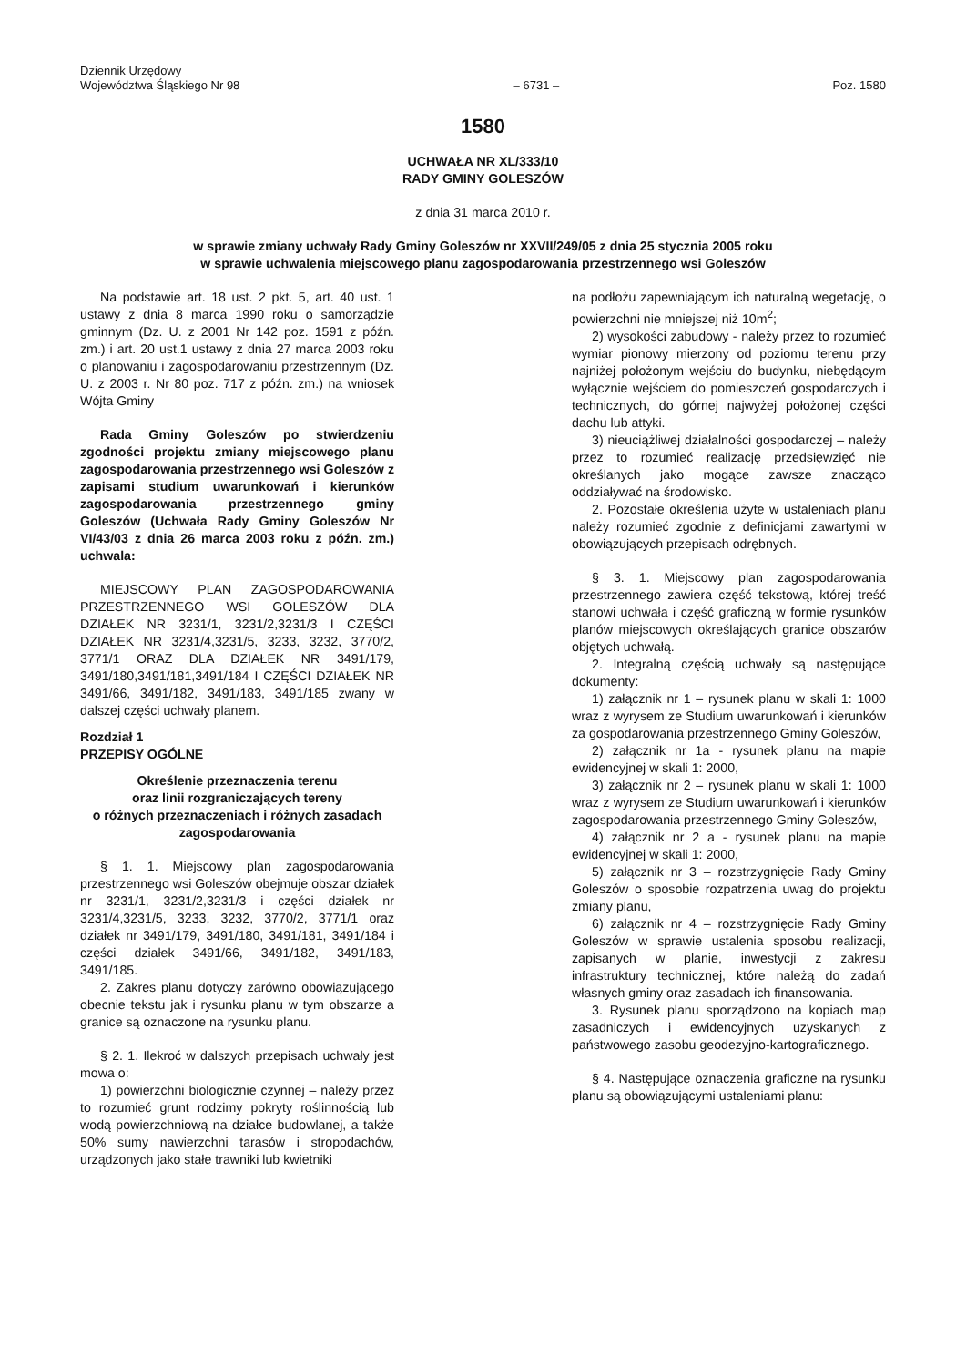Dziennik Urzędowy
Województwa Śląskiego Nr 98
– 6731 –
Poz. 1580
1580
UCHWAŁA NR XL/333/10
RADY GMINY GOLESZÓW
z dnia 31 marca 2010 r.
w sprawie zmiany uchwały Rady Gminy Goleszów nr XXVII/249/05 z dnia 25 stycznia 2005 roku
w sprawie uchwalenia miejscowego planu zagospodarowania przestrzennego wsi Goleszów
Na podstawie art. 18 ust. 2 pkt. 5, art. 40 ust. 1 ustawy z dnia 8 marca 1990 roku o samorządzie gminnym (Dz. U. z 2001 Nr 142 poz. 1591 z późn. zm.) i art. 20 ust.1 ustawy z dnia 27 marca 2003 roku o planowaniu i zagospodarowaniu przestrzennym (Dz. U. z 2003 r. Nr 80 poz. 717 z późn. zm.) na wniosek Wójta Gminy
Rada Gminy Goleszów po stwierdzeniu zgodności projektu zmiany miejscowego planu zagospodarowania przestrzennego wsi Goleszów z zapisami studium uwarunkowań i kierunków zagospodarowania przestrzennego gminy Goleszów (Uchwała Rady Gminy Goleszów Nr VI/43/03 z dnia 26 marca 2003 roku z późn. zm.) uchwala:
MIEJSCOWY PLAN ZAGOSPODAROWANIA PRZESTRZENNEGO WSI GOLESZÓW DLA DZIAŁEK NR 3231/1, 3231/2,3231/3 I CZĘŚCI DZIAŁEK NR 3231/4,3231/5, 3233, 3232, 3770/2, 3771/1 ORAZ DLA DZIAŁEK NR 3491/179, 3491/180,3491/181,3491/184 I CZĘŚCI DZIAŁEK NR 3491/66, 3491/182, 3491/183, 3491/185 zwany w dalszej części uchwały planem.
Rozdział 1
PRZEPISY OGÓLNE
Określenie przeznaczenia terenu
oraz linii rozgraniczających tereny
o różnych przeznaczeniach i różnych zasadach
zagospodarowania
§ 1. 1. Miejscowy plan zagospodarowania przestrzennego wsi Goleszów obejmuje obszar działek nr 3231/1, 3231/2,3231/3 i części działek nr 3231/4,3231/5, 3233, 3232, 3770/2, 3771/1 oraz działek nr 3491/179, 3491/180, 3491/181, 3491/184 i części działek 3491/66, 3491/182, 3491/183, 3491/185.
2. Zakres planu dotyczy zarówno obowiązującego obecnie tekstu jak i rysunku planu w tym obszarze a granice są oznaczone na rysunku planu.
§ 2. 1. Ilekroć w dalszych przepisach uchwały jest mowa o:
1) powierzchni biologicznie czynnej – należy przez to rozumieć grunt rodzimy pokryty roślinnością lub wodą powierzchniową na działce budowlanej, a także 50% sumy nawierzchni tarasów i stropodachów, urządzonych jako stałe trawniki lub kwietniki
na podłożu zapewniającym ich naturalną wegetację, o powierzchni nie mniejszej niż 10m<sup>2</sup>;
2) wysokości zabudowy - należy przez to rozumieć wymiar pionowy mierzony od poziomu terenu przy najniżej położonym wejściu do budynku, niebędącym wyłącznie wejściem do pomieszczeń gospodarczych i technicznych, do górnej najwyżej położonej części dachu lub attyki.
3) nieuciążliwej działalności gospodarczej – należy przez to rozumieć realizację przedsięwzięć nie określanych jako mogące zawsze znacząco oddziaływać na środowisko.
2. Pozostałe określenia użyte w ustaleniach planu należy rozumieć zgodnie z definicjami zawartymi w obowiązujących przepisach odrębnych.
§ 3. 1. Miejscowy plan zagospodarowania przestrzennego zawiera część tekstową, której treść stanowi uchwała i część graficzną w formie rysunków planów miejscowych określających granice obszarów objętych uchwałą.
2. Integralną częścią uchwały są następujące dokumenty:
1) załącznik nr 1 – rysunek planu w skali 1: 1000 wraz z wyrysem ze Studium uwarunkowań i kierunków za gospodarowania przestrzennego Gminy Goleszów,
2) załącznik nr 1a - rysunek planu na mapie ewidencyjnej w skali 1: 2000,
3) załącznik nr 2 – rysunek planu w skali 1: 1000 wraz z wyrysem ze Studium uwarunkowań i kierunków zagospodarowania przestrzennego Gminy Goleszów,
4) załącznik nr 2 a - rysunek planu na mapie ewidencyjnej w skali 1: 2000,
5) załącznik nr 3 – rozstrzygnięcie Rady Gminy Goleszów o sposobie rozpatrzenia uwag do projektu zmiany planu,
6) załącznik nr 4 – rozstrzygnięcie Rady Gminy Goleszów w sprawie ustalenia sposobu realizacji, zapisanych w planie, inwestycji z zakresu infrastruktury technicznej, które należą do zadań własnych gminy oraz zasadach ich finansowania.
3. Rysunek planu sporządzono na kopiach map zasadniczych i ewidencyjnych uzyskanych z państwowego zasobu geodezyjno-kartograficznego.
§ 4. Następujące oznaczenia graficzne na rysunku planu są obowiązującymi ustaleniami planu: